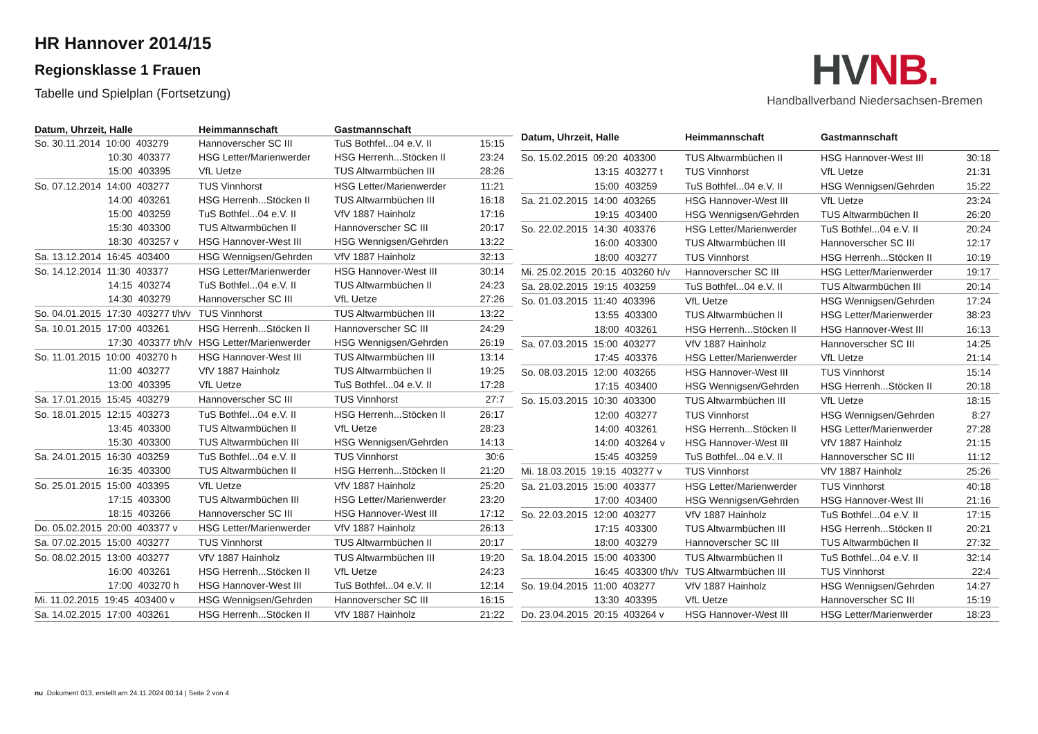HR Hannover 2014/15
Regionsklasse 1 Frauen
Tabelle und Spielplan (Fortsetzung)
HVNB.
Handballverband Niedersachsen-Bremen
| Datum, Uhrzeit, Halle | Heimmannschaft | Gastmannschaft | |
| --- | --- | --- | --- |
| So. 30.11.2014 10:00 403279 | Hannoverscher SC III | TuS Bothfel...04 e.V. II | 15:15 |
| 10:30 403377 | HSG Letter/Marienwerder | HSG Herrenh...Stöcken II | 23:24 |
| 15:00 403395 | VfL Uetze | TUS Altwarmbüchen III | 28:26 |
| So. 07.12.2014 14:00 403277 | TUS Vinnhorst | HSG Letter/Marienwerder | 11:21 |
| 14:00 403261 | HSG Herrenh...Stöcken II | TUS Altwarmbüchen III | 16:18 |
| 15:00 403259 | TuS Bothfel...04 e.V. II | VfV 1887 Hainholz | 17:16 |
| 15:30 403300 | TUS Altwarmbüchen II | Hannoverscher SC III | 20:17 |
| 18:30 403257 v | HSG Hannover-West III | HSG Wennigsen/Gehrden | 13:22 |
| Sa. 13.12.2014 16:45 403400 | HSG Wennigsen/Gehrden | VfV 1887 Hainholz | 32:13 |
| So. 14.12.2014 11:30 403377 | HSG Letter/Marienwerder | HSG Hannover-West III | 30:14 |
| 14:15 403274 | TuS Bothfel...04 e.V. II | TUS Altwarmbüchen II | 24:23 |
| 14:30 403279 | Hannoverscher SC III | VfL Uetze | 27:26 |
| So. 04.01.2015 17:30 403277 t/h/v | TUS Vinnhorst | TUS Altwarmbüchen III | 13:22 |
| Sa. 10.01.2015 17:00 403261 | HSG Herrenh...Stöcken II | Hannoverscher SC III | 24:29 |
| 17:30 403377 t/h/v | HSG Letter/Marienwerder | HSG Wennigsen/Gehrden | 26:19 |
| So. 11.01.2015 10:00 403270 h | HSG Hannover-West III | TUS Altwarmbüchen III | 13:14 |
| 11:00 403277 | VfV 1887 Hainholz | TUS Altwarmbüchen II | 19:25 |
| 13:00 403395 | VfL Uetze | TuS Bothfel...04 e.V. II | 17:28 |
| Sa. 17.01.2015 15:45 403279 | Hannoverscher SC III | TUS Vinnhorst | 27:7 |
| So. 18.01.2015 12:15 403273 | TuS Bothfel...04 e.V. II | HSG Herrenh...Stöcken II | 26:17 |
| 13:45 403300 | TUS Altwarmbüchen II | VfL Uetze | 28:23 |
| 15:30 403300 | TUS Altwarmbüchen III | HSG Wennigsen/Gehrden | 14:13 |
| Sa. 24.01.2015 16:30 403259 | TuS Bothfel...04 e.V. II | TUS Vinnhorst | 30:6 |
| 16:35 403300 | TUS Altwarmbüchen II | HSG Herrenh...Stöcken II | 21:20 |
| So. 25.01.2015 15:00 403395 | VfL Uetze | VfV 1887 Hainholz | 25:20 |
| 17:15 403300 | TUS Altwarmbüchen III | HSG Letter/Marienwerder | 23:20 |
| 18:15 403266 | Hannoverscher SC III | HSG Hannover-West III | 17:12 |
| Do. 05.02.2015 20:00 403377 v | HSG Letter/Marienwerder | VfV 1887 Hainholz | 26:13 |
| Sa. 07.02.2015 15:00 403277 | TUS Vinnhorst | TUS Altwarmbüchen II | 20:17 |
| So. 08.02.2015 13:00 403277 | VfV 1887 Hainholz | TUS Altwarmbüchen III | 19:20 |
| 16:00 403261 | HSG Herrenh...Stöcken II | VfL Uetze | 24:23 |
| 17:00 403270 h | HSG Hannover-West III | TuS Bothfel...04 e.V. II | 12:14 |
| Mi. 11.02.2015 19:45 403400 v | HSG Wennigsen/Gehrden | Hannoverscher SC III | 16:15 |
| Sa. 14.02.2015 17:00 403261 | HSG Herrenh...Stöcken II | VfV 1887 Hainholz | 21:22 |
| Datum, Uhrzeit, Halle | Heimmannschaft | Gastmannschaft | |
| --- | --- | --- | --- |
| So. 15.02.2015 09:20 403300 | TUS Altwarmbüchen II | HSG Hannover-West III | 30:18 |
| 13:15 403277 t | TUS Vinnhorst | VfL Uetze | 21:31 |
| 15:00 403259 | TuS Bothfel...04 e.V. II | HSG Wennigsen/Gehrden | 15:22 |
| Sa. 21.02.2015 14:00 403265 | HSG Hannover-West III | VfL Uetze | 23:24 |
| 19:15 403400 | HSG Wennigsen/Gehrden | TUS Altwarmbüchen II | 26:20 |
| So. 22.02.2015 14:30 403376 | HSG Letter/Marienwerder | TuS Bothfel...04 e.V. II | 20:24 |
| 16:00 403300 | TUS Altwarmbüchen III | Hannoverscher SC III | 12:17 |
| 18:00 403277 | TUS Vinnhorst | HSG Herrenh...Stöcken II | 10:19 |
| Mi. 25.02.2015 20:15 403260 h/v | Hannoverscher SC III | HSG Letter/Marienwerder | 19:17 |
| Sa. 28.02.2015 19:15 403259 | TuS Bothfel...04 e.V. II | TUS Altwarmbüchen III | 20:14 |
| So. 01.03.2015 11:40 403396 | VfL Uetze | HSG Wennigsen/Gehrden | 17:24 |
| 13:55 403300 | TUS Altwarmbüchen II | HSG Letter/Marienwerder | 38:23 |
| 18:00 403261 | HSG Herrenh...Stöcken II | HSG Hannover-West III | 16:13 |
| Sa. 07.03.2015 15:00 403277 | VfV 1887 Hainholz | Hannoverscher SC III | 14:25 |
| 17:45 403376 | HSG Letter/Marienwerder | VfL Uetze | 21:14 |
| So. 08.03.2015 12:00 403265 | HSG Hannover-West III | TUS Vinnhorst | 15:14 |
| 17:15 403400 | HSG Wennigsen/Gehrden | HSG Herrenh...Stöcken II | 20:18 |
| So. 15.03.2015 10:30 403300 | TUS Altwarmbüchen III | VfL Uetze | 18:15 |
| 12:00 403277 | TUS Vinnhorst | HSG Wennigsen/Gehrden | 8:27 |
| 14:00 403261 | HSG Herrenh...Stöcken II | HSG Letter/Marienwerder | 27:28 |
| 14:00 403264 v | HSG Hannover-West III | VfV 1887 Hainholz | 21:15 |
| 15:45 403259 | TuS Bothfel...04 e.V. II | Hannoverscher SC III | 11:12 |
| Mi. 18.03.2015 19:15 403277 v | TUS Vinnhorst | VfV 1887 Hainholz | 25:26 |
| Sa. 21.03.2015 15:00 403377 | HSG Letter/Marienwerder | TUS Vinnhorst | 40:18 |
| 17:00 403400 | HSG Wennigsen/Gehrden | HSG Hannover-West III | 21:16 |
| So. 22.03.2015 12:00 403277 | VfV 1887 Hainholz | TuS Bothfel...04 e.V. II | 17:15 |
| 17:15 403300 | TUS Altwarmbüchen III | HSG Herrenh...Stöcken II | 20:21 |
| 18:00 403279 | Hannoverscher SC III | TUS Altwarmbüchen II | 27:32 |
| Sa. 18.04.2015 15:00 403300 | TUS Altwarmbüchen II | TuS Bothfel...04 e.V. II | 32:14 |
| 16:45 403300 t/h/v | TUS Altwarmbüchen III | TUS Vinnhorst | 22:4 |
| So. 19.04.2015 11:00 403277 | VfV 1887 Hainholz | HSG Wennigsen/Gehrden | 14:27 |
| 13:30 403395 | VfL Uetze | Hannoverscher SC III | 15:19 |
| Do. 23.04.2015 20:15 403264 v | HSG Hannover-West III | HSG Letter/Marienwerder | 18:23 |
nu .Dokument 013, erstellt am 24.11.2024 00:14 | Seite 2 von 4